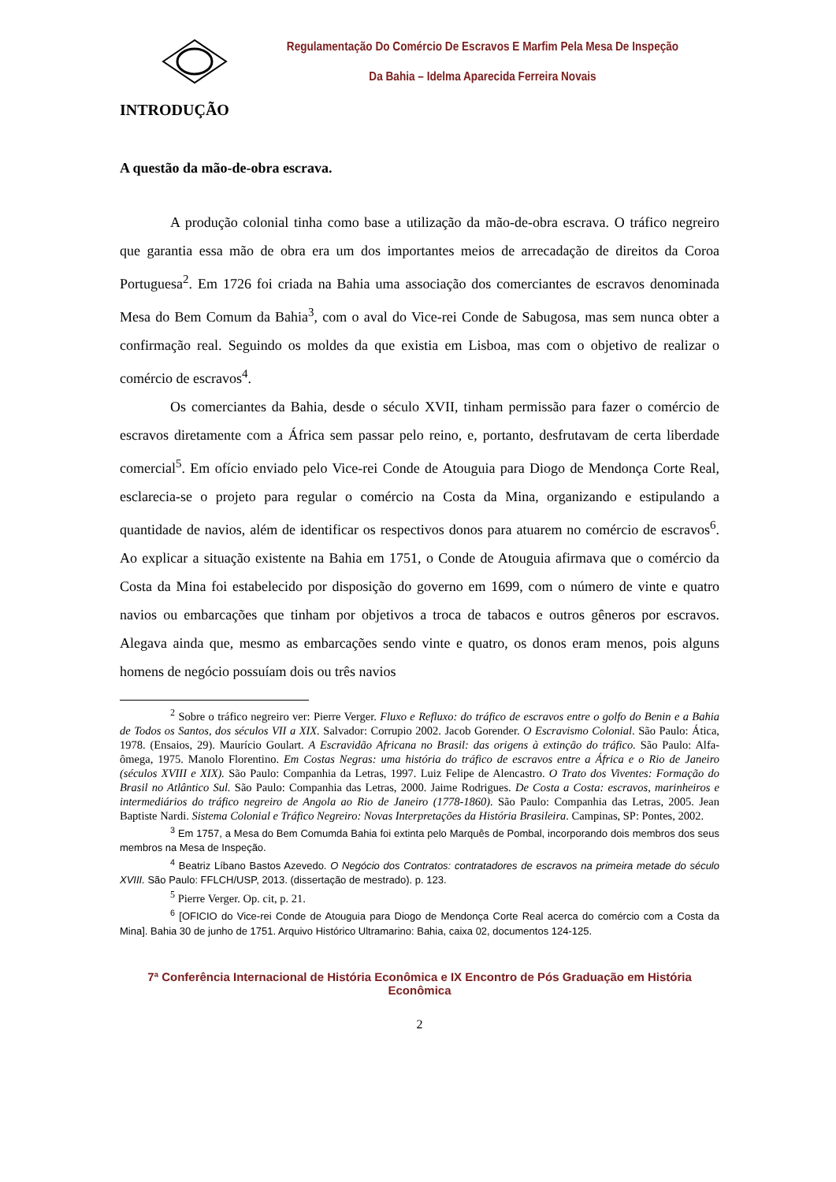Regulamentação Do Comércio De Escravos E Marfim Pela Mesa De Inspeção Da Bahia – Idelma Aparecida Ferreira Novais
INTRODUÇÃO
A questão da mão-de-obra escrava.
A produção colonial tinha como base a utilização da mão-de-obra escrava. O tráfico negreiro que garantia essa mão de obra era um dos importantes meios de arrecadação de direitos da Coroa Portuguesa<sup>2</sup>. Em 1726 foi criada na Bahia uma associação dos comerciantes de escravos denominada Mesa do Bem Comum da Bahia<sup>3</sup>, com o aval do Vice-rei Conde de Sabugosa, mas sem nunca obter a confirmação real. Seguindo os moldes da que existia em Lisboa, mas com o objetivo de realizar o comércio de escravos<sup>4</sup>.
Os comerciantes da Bahia, desde o século XVII, tinham permissão para fazer o comércio de escravos diretamente com a África sem passar pelo reino, e, portanto, desfrutavam de certa liberdade comercial<sup>5</sup>. Em ofício enviado pelo Vice-rei Conde de Atouguia para Diogo de Mendonça Corte Real, esclarecia-se o projeto para regular o comércio na Costa da Mina, organizando e estipulando a quantidade de navios, além de identificar os respectivos donos para atuarem no comércio de escravos<sup>6</sup>. Ao explicar a situação existente na Bahia em 1751, o Conde de Atouguia afirmava que o comércio da Costa da Mina foi estabelecido por disposição do governo em 1699, com o número de vinte e quatro navios ou embarcações que tinham por objetivos a troca de tabacos e outros gêneros por escravos. Alegava ainda que, mesmo as embarcações sendo vinte e quatro, os donos eram menos, pois alguns homens de negócio possuíam dois ou três navios
<sup>2</sup> Sobre o tráfico negreiro ver: Pierre Verger. Fluxo e Refluxo: do tráfico de escravos entre o golfo do Benin e a Bahia de Todos os Santos, dos séculos VII a XIX. Salvador: Corrupio 2002. Jacob Gorender. O Escravismo Colonial. São Paulo: Ática, 1978. (Ensaios, 29). Maurício Goulart. A Escravidão Africana no Brasil: das origens à extinção do tráfico. São Paulo: Alfa-ômega, 1975. Manolo Florentino. Em Costas Negras: uma história do tráfico de escravos entre a África e o Rio de Janeiro (séculos XVIII e XIX). São Paulo: Companhia da Letras, 1997. Luiz Felipe de Alencastro. O Trato dos Viventes: Formação do Brasil no Atlântico Sul. São Paulo: Companhia das Letras, 2000. Jaime Rodrigues. De Costa a Costa: escravos, marinheiros e intermediários do tráfico negreiro de Angola ao Rio de Janeiro (1778-1860). São Paulo: Companhia das Letras, 2005. Jean Baptiste Nardi. Sistema Colonial e Tráfico Negreiro: Novas Interpretações da História Brasileira. Campinas, SP: Pontes, 2002.
<sup>3</sup> Em 1757, a Mesa do Bem Comumda Bahia foi extinta pelo Marquês de Pombal, incorporando dois membros dos seus membros na Mesa de Inspeção.
<sup>4</sup> Beatriz Líbano Bastos Azevedo. O Negócio dos Contratos: contratadores de escravos na primeira metade do século XVIII. São Paulo: FFLCH/USP, 2013. (dissertação de mestrado). p. 123.
<sup>5</sup> Pierre Verger. Op. cit, p. 21.
<sup>6</sup> [OFICIO do Vice-rei Conde de Atouguia para Diogo de Mendonça Corte Real acerca do comércio com a Costa da Mina]. Bahia 30 de junho de 1751. Arquivo Histórico Ultramarino: Bahia, caixa 02, documentos 124-125.
7ª Conferência Internacional de História Econômica e IX Encontro de Pós Graduação em História Econômica
2